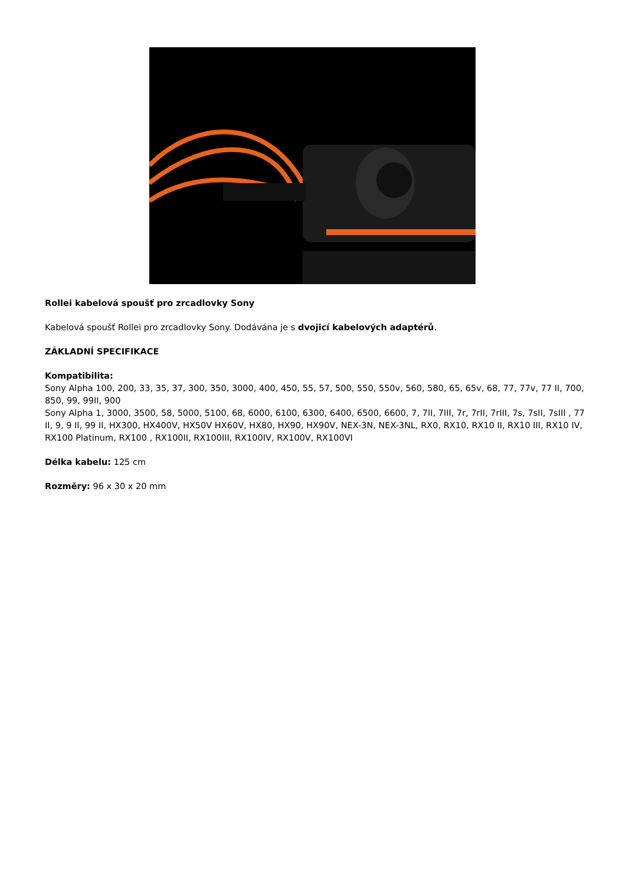Rollei kabelová spoušť pro zrcadlovky Sony
Kabelová spoušť Rollei pro zrcadlovky Sony. Dodávána je s dvojicí kabelových adaptérů.
ZÁKLADNÍ SPECIFIKACE
Kompatibilita:
Sony Alpha 100, 200, 33, 35, 37, 300, 350, 3000, 400, 450, 55, 57, 500, 550, 550v, 560, 580, 65, 65v, 68, 77, 77v, 77 II, 700, 850, 99, 99II, 900
Sony Alpha 1, 3000, 3500, 58, 5000, 5100, 68, 6000, 6100, 6300, 6400, 6500, 6600, 7, 7II, 7III, 7r, 7rII, 7rIII, 7s, 7sII, 7sIII , 77 II, 9, 9 II, 99 II, HX300, HX400V, HX50V HX60V, HX80, HX90, HX90V, NEX-3N, NEX-3NL, RX0, RX10, RX10 II, RX10 III, RX10 IV, RX100 Platinum, RX100 , RX100II, RX100III, RX100IV, RX100V, RX100VI
Délka kabelu: 125 cm
Rozměry: 96 x 30 x 20 mm